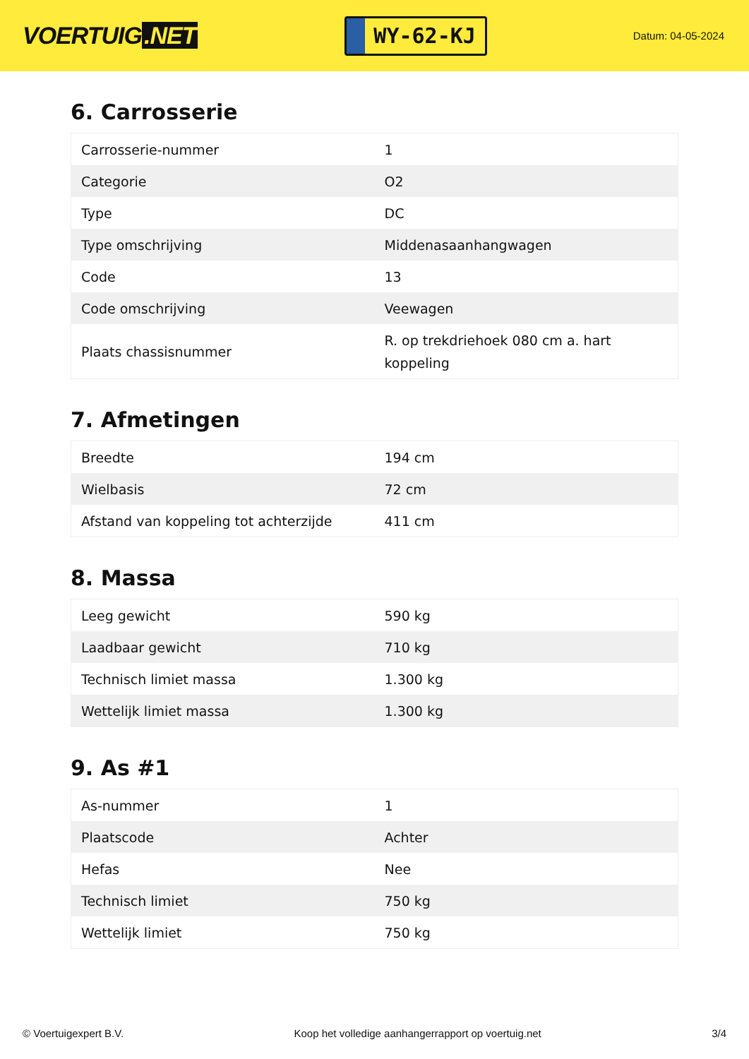VOERTUIG.NET
WY-62-KJ
Datum: 04-05-2024
6. Carrosserie
| Carrosserie-nummer | 1 |
| Categorie | O2 |
| Type | DC |
| Type omschrijving | Middenasaanhangwagen |
| Code | 13 |
| Code omschrijving | Veewagen |
| Plaats chassisnummer | R. op trekdriehoek 080 cm a. hart koppeling |
7. Afmetingen
| Breedte | 194 cm |
| Wielbasis | 72 cm |
| Afstand van koppeling tot achterzijde | 411 cm |
8. Massa
| Leeg gewicht | 590 kg |
| Laadbaar gewicht | 710 kg |
| Technisch limiet massa | 1.300 kg |
| Wettelijk limiet massa | 1.300 kg |
9. As #1
| As-nummer | 1 |
| Plaatscode | Achter |
| Hefas | Nee |
| Technisch limiet | 750 kg |
| Wettelijk limiet | 750 kg |
© Voertuigexpert B.V. Koop het volledige aanhangerrapport op voertuig.net 3/4